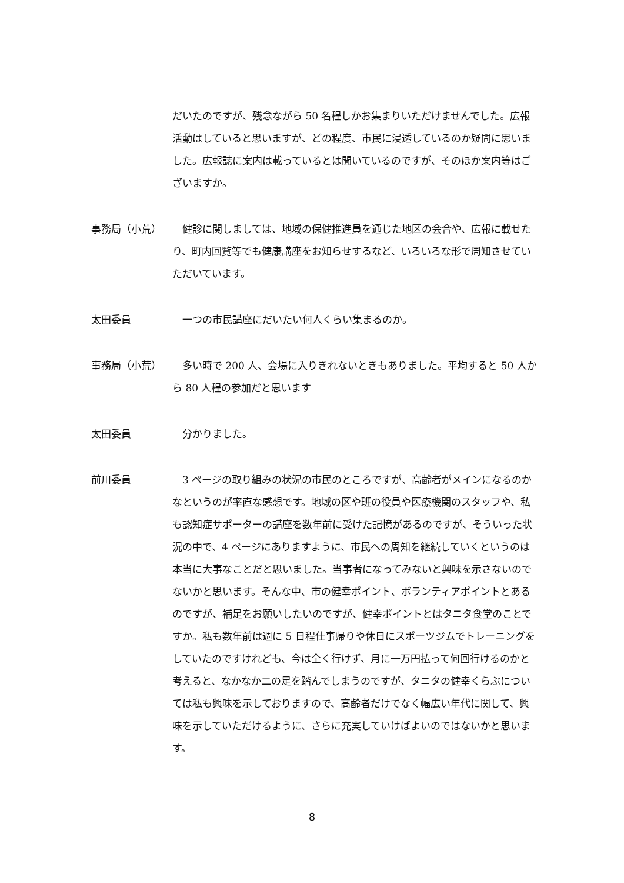だいたのですが、残念ながら 50 名程しかお集まりいただけませんでした。広報活動はしていると思いますが、どの程度、市民に浸透しているのか疑問に思いました。広報誌に案内は載っているとは聞いているのですが、そのほか案内等はございますか。
事務局（小荒） 　健診に関しましては、地域の保健推進員を通じた地区の会合や、広報に載せたり、町内回覧等でも健康講座をお知らせするなど、いろいろな形で周知させていただいています。
太田委員 　一つの市民講座にだいたい何人くらい集まるのか。
事務局（小荒） 　多い時で 200 人、会場に入りきれないときもありました。平均すると 50 人から 80 人程の参加だと思います
太田委員 　分かりました。
前川委員 　3 ページの取り組みの状況の市民のところですが、高齢者がメインになるのかなというのが率直な感想です。地域の区や班の役員や医療機関のスタッフや、私も認知症サポーターの講座を数年前に受けた記憶があるのですが、そういった状況の中で、4 ページにありますように、市民への周知を継続していくというのは本当に大事なことだと思いました。当事者になってみないと興味を示さないのでないかと思います。そんな中、市の健幸ポイント、ボランティアポイントとあるのですが、補足をお願いしたいのですが、健幸ポイントとはタニタ食堂のことですか。私も数年前は週に 5 日程仕事帰りや休日にスポーツジムでトレーニングをしていたのですけれども、今は全く行けず、月に一万円払って何回行けるのかと考えると、なかなか二の足を踏んでしまうのですが、タニタの健幸くらぶについては私も興味を示しておりますので、高齢者だけでなく幅広い年代に関して、興味を示していただけるように、さらに充実していけばよいのではないかと思います。
8